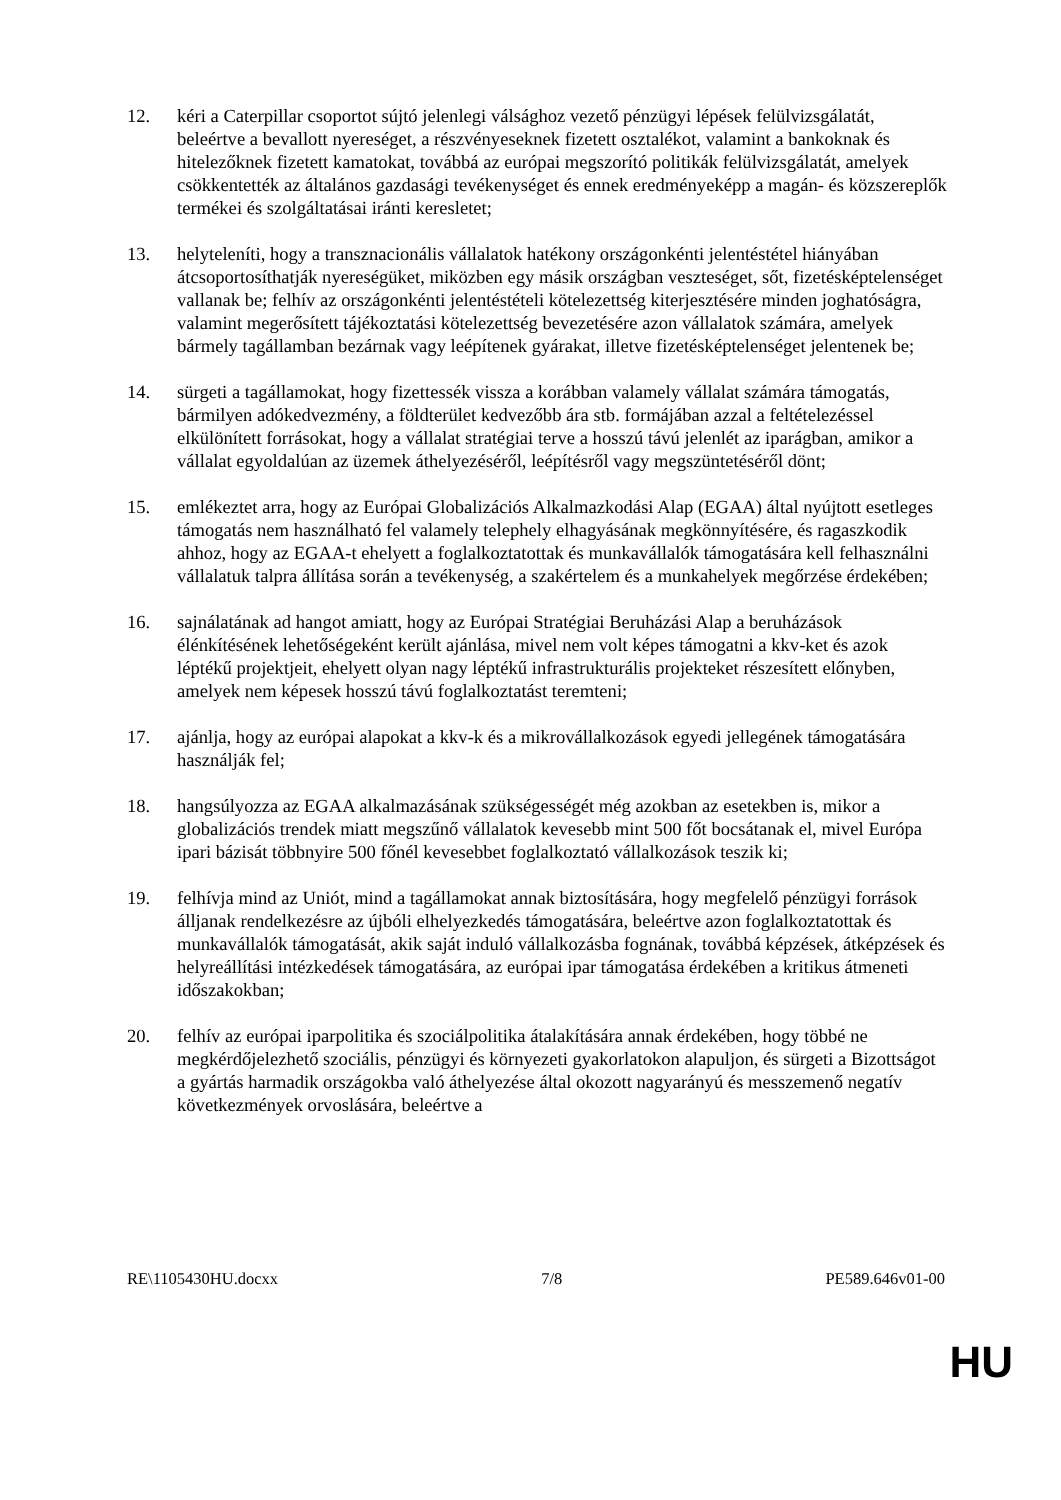12. kéri a Caterpillar csoportot sújtó jelenlegi válsághoz vezető pénzügyi lépések felülvizsgálatát, beleértve a bevallott nyereséget, a részvényeseknek fizetett osztalékot, valamint a bankoknak és hitelezőknek fizetett kamatokat, továbbá az európai megszorító politikák felülvizsgálatát, amelyek csökkentették az általános gazdasági tevékenységet és ennek eredményeképp a magán- és közszereplők termékei és szolgáltatásai iránti keresletet;
13. helyteleníti, hogy a transznacionális vállalatok hatékony országonkénti jelentéstétel hiányában átcsoportosíthatják nyereségüket, miközben egy másik országban veszteséget, sőt, fizetésképtelenséget vallanak be; felhív az országonkénti jelentéstételi kötelezettség kiterjesztésére minden joghatóságra, valamint megerősített tájékoztatási kötelezettség bevezetésére azon vállalatok számára, amelyek bármely tagállamban bezárnak vagy leépítenek gyárakat, illetve fizetésképtelenséget jelentenek be;
14. sürgeti a tagállamokat, hogy fizettessék vissza a korábban valamely vállalat számára támogatás, bármilyen adókedvezmény, a földterület kedvezőbb ára stb. formájában azzal a feltételezéssel elkülönített forrásokat, hogy a vállalat stratégiai terve a hosszú távú jelenlét az iparágban, amikor a vállalat egyoldalúan az üzemek áthelyezéséről, leépítésről vagy megszüntetéséről dönt;
15. emlékeztet arra, hogy az Európai Globalizációs Alkalmazkodási Alap (EGAA) által nyújtott esetleges támogatás nem használható fel valamely telephely elhagyásának megkönnyítésére, és ragaszkodik ahhoz, hogy az EGAA-t ehelyett a foglalkoztatottak és munkavállalók támogatására kell felhasználni vállalatuk talpra állítása során a tevékenység, a szakértelem és a munkahelyek megőrzése érdekében;
16. sajnálatának ad hangot amiatt, hogy az Európai Stratégiai Beruházási Alap a beruházások élénkítésének lehetőségeként került ajánlása, mivel nem volt képes támogatni a kkv-ket és azok léptékű projektjeit, ehelyett olyan nagy léptékű infrastrukturális projekteket részesített előnyben, amelyek nem képesek hosszú távú foglalkoztatást teremteni;
17. ajánlja, hogy az európai alapokat a kkv-k és a mikrovállalkozások egyedi jellegének támogatására használják fel;
18. hangsúlyozza az EGAA alkalmazásának szükségességét még azokban az esetekben is, mikor a globalizációs trendek miatt megszűnő vállalatok kevesebb mint 500 főt bocsátanak el, mivel Európa ipari bázisát többnyire 500 főnél kevesebbet foglalkoztató vállalkozások teszik ki;
19. felhívja mind az Uniót, mind a tagállamokat annak biztosítására, hogy megfelelő pénzügyi források álljanak rendelkezésre az újbóli elhelyezkedés támogatására, beleértve azon foglalkoztatottak és munkavállalók támogatását, akik saját induló vállalkozásba fognának, továbbá képzések, átképzések és helyreállítási intézkedések támogatására, az európai ipar támogatása érdekében a kritikus átmeneti időszakokban;
20. felhív az európai iparpolitika és szociálpolitika átalakítására annak érdekében, hogy többé ne megkérdőjelezhető szociális, pénzügyi és környezeti gyakorlatokon alapuljon, és sürgeti a Bizottságot a gyártás harmadik országokba való áthelyezése által okozott nagyarányú és messzemenő negatív következmények orvoslására, beleértve a
RE\1105430HU.docxx 7/8 PE589.646v01-00
HU